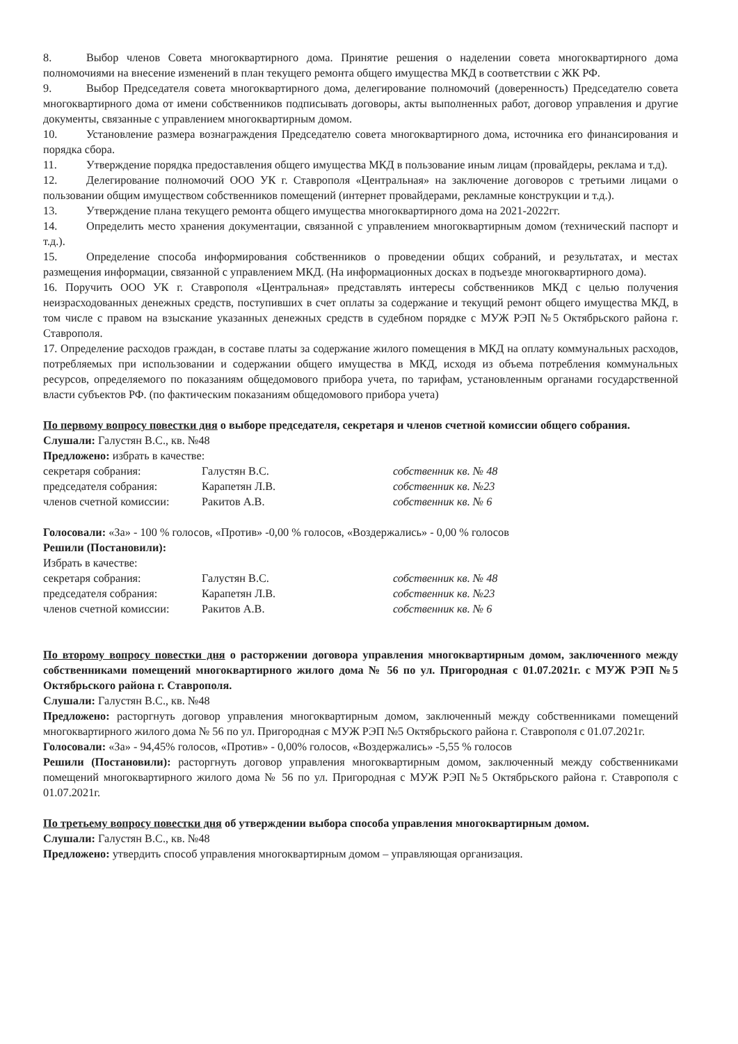8. Выбор членов Совета многоквартирного дома. Принятие решения о наделении совета многоквартирного дома полномочиями на внесение изменений в план текущего ремонта общего имущества МКД в соответствии с ЖК РФ.
9. Выбор Председателя совета многоквартирного дома, делегирование полномочий (доверенность) Председателю совета многоквартирного дома от имени собственников подписывать договоры, акты выполненных работ, договор управления и другие документы, связанные с управлением многоквартирным домом.
10. Установление размера вознаграждения Председателю совета многоквартирного дома, источника его финансирования и порядка сбора.
11. Утверждение порядка предоставления общего имущества МКД в пользование иным лицам (провайдеры, реклама и т.д).
12. Делегирование полномочий ООО УК г. Ставрополя «Центральная» на заключение договоров с третьими лицами о пользовании общим имуществом собственников помещений (интернет провайдерами, рекламные конструкции и т.д.).
13. Утверждение плана текущего ремонта общего имущества многоквартирного дома на 2021-2022гг.
14. Определить место хранения документации, связанной с управлением многоквартирным домом (технический паспорт и т.д.).
15. Определение способа информирования собственников о проведении общих собраний, и результатах, и местах размещения информации, связанной с управлением МКД. (На информационных досках в подъезде многоквартирного дома).
16. Поручить ООО УК г. Ставрополя «Центральная» представлять интересы собственников МКД с целью получения неизрасходованных денежных средств, поступивших в счет оплаты за содержание и текущий ремонт общего имущества МКД, в том числе с правом на взыскание указанных денежных средств в судебном порядке с МУЖ РЭП №5 Октябрьского района г. Ставрополя.
17. Определение расходов граждан, в составе платы за содержание жилого помещения в МКД на оплату коммунальных расходов, потребляемых при использовании и содержании общего имущества в МКД, исходя из объема потребления коммунальных ресурсов, определяемого по показаниям общедомового прибора учета, по тарифам, установленным органами государственной власти субъектов РФ. (по фактическим показаниям общедомового прибора учета)
По первому вопросу повестки дня о выборе председателя, секретаря и членов счетной комиссии общего собрания.
Слушали: Галустян В.С., кв. №48
Предложено: избрать в качестве:
секретаря собрания: Галустян В.С. собственник кв. № 48
председателя собрания: Карапетян Л.В. собственник кв. №23
членов счетной комиссии: Ракитов А.В. собственник кв. № 6
Голосовали: «За» - 100 % голосов, «Против» -0,00 % голосов, «Воздержались» - 0,00 % голосов
Решили (Постановили):
Избрать в качестве:
секретаря собрания: Галустян В.С. собственник кв. № 48
председателя собрания: Карапетян Л.В. собственник кв. №23
членов счетной комиссии: Ракитов А.В. собственник кв. № 6
По второму вопросу повестки дня о расторжении договора управления многоквартирным домом, заключенного между собственниками помещений многоквартирного жилого дома № 56 по ул. Пригородная с 01.07.2021г. с МУЖ РЭП №5 Октябрьского района г. Ставрополя.
Слушали: Галустян В.С., кв. №48
Предложено: расторгнуть договор управления многоквартирным домом, заключенный между собственниками помещений многоквартирного жилого дома № 56 по ул. Пригородная с МУЖ РЭП №5 Октябрьского района г. Ставрополя с 01.07.2021г.
Голосовали: «За» - 94,45% голосов, «Против» - 0,00% голосов, «Воздержались» -5,55 % голосов
Решили (Постановили): расторгнуть договор управления многоквартирным домом, заключенный между собственниками помещений многоквартирного жилого дома № 56 по ул. Пригородная с МУЖ РЭП №5 Октябрьского района г. Ставрополя с 01.07.2021г.
По третьему вопросу повестки дня об утверждении выбора способа управления многоквартирным домом.
Слушали: Галустян В.С., кв. №48
Предложено: утвердить способ управления многоквартирным домом – управляющая организация.